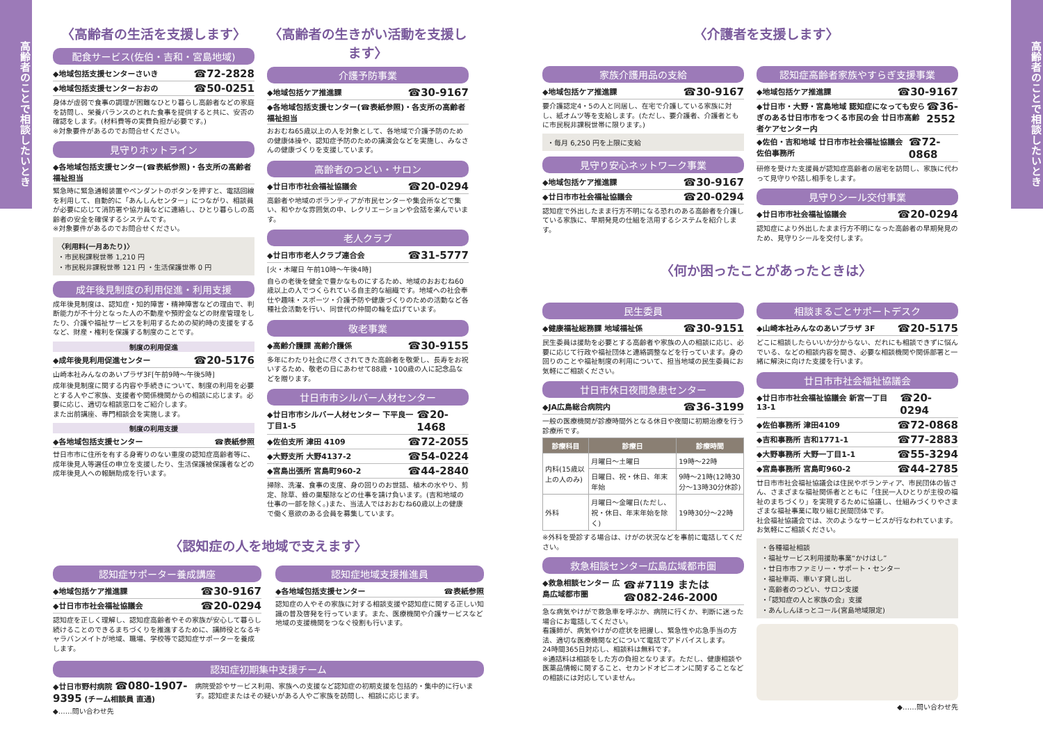高齢者のことで相談したいとき
〈高齢者の生活を支援します〉
配食サービス(佐伯・吉和・宮島地域)
◆地域包括支援センターさいき ☎72-2828
◆地域包括支援センターおおの ☎50-0251
身体が虚弱で食事の調理が困難なひとり暮らし高齢者などの家庭を訪問し、栄養バランスのとれた食事を提供すると共に、安否の確認をします。(材料費等の実費負担が必要です。)
※対象要件があるのでお問合せください。
見守りホットライン
◆各地域包括支援センター(☎表紙参照)・各支所の高齢者福祉担当
緊急時に緊急通報装置やペンダントのボタンを押すと、電話回線を利用して、自動的に「あんしんセンター」につながり、相談員が必要に応じて消防署や協力員などに連絡し、ひとり暮らしの高齢者の安全を確保するシステムです。
※対象要件があるのでお問合せください。
〈利用料(一月あたり)〉
・市民税課税世帯 1,210 円
・市民税非課税世帯 121 円 ・生活保護世帯 0 円
成年後見制度の利用促進・利用支援
成年後見制度は、認知症・知的障害・精神障害などの理由で、判断能力が不十分となった人の不動産や預貯金などの財産管理をしたり、介護や福祉サービスを利用するための契約時の支援をするなど、財産・権利を保護する制度のことです。
制度の利用促進
◆成年後見利用促進センター ☎20-5176
山崎本社みんなのあいプラザ3F[午前9時～午後5時]
成年後見制度に関する内容や手続きについて、制度の利用を必要とする人やご家族、支援者や関係機関からの相談に応じます。必要に応じ、適切な相談窓口をご紹介します。
また出前講座、専門相談会を実施します。
制度の利用支援
◆各地域包括支援センター ☎表紙参照
廿日市市に住所を有する身寄りのない重度の認知症高齢者等に、成年後見人等選任の申立を支援したり、生活保護被保護者などの成年後見人への報酬助成を行います。
〈高齢者の生きがい活動を支援します〉
介護予防事業
◆地域包括ケア推進課 ☎30-9167
◆各地域包括支援センター(☎表紙参照)・各支所の高齢者福祉担当
おおむね65歳以上の人を対象として、各地域で介護予防のための健康体操や、認知症予防のための講演会などを実施し、みなさんの健康づくりを支援しています。
高齢者のつどい・サロン
◆廿日市市社会福祉協議会 ☎20-0294
高齢者や地域のボランティアが市民センターや集会所などで集い、和やかな雰囲気の中、レクリエーションや会話を楽んでいます。
老人クラブ
◆廿日市市老人クラブ連合会 ☎31-5777
[火・木曜日 午前10時～午後4時]
自らの老後を健全で豊かなものにするため、地域のおおむね60歳以上の人でつくられている自主的な組織です。地域への社会奉仕や趣味・スポーツ・介護予防や健康づくりのための活動など各種社会活動を行い、同世代の仲間の輪を広げています。
敬老事業
◆高齢介護課 高齢介護係 ☎30-9155
多年にわたり社会に尽くされてきた高齢者を敬愛し、長寿をお祝いするため、敬老の日にあわせて88歳・100歳の人に記念品などを贈ります。
廿日市市シルバー人材センター
◆廿日市市シルバー人材センター 下平良一丁目1-5 ☎20-1468
◆佐伯支所 津田 4109 ☎72-2055
◆大野支所 大野4137-2 ☎54-0224
◆宮島出張所 宮島町960-2 ☎44-2840
掃除、洗濯、食事の支度、身の回りのお世話、植木の水やり、剪定、除草、蜂の巣駆除などの仕事を請け負います。(吉和地域の仕事の一部を除く。)また、当法人ではおおむね60歳以上の健康で働く意欲のある会員を募集しています。
〈認知症の人を地域で支えます〉
認知症サポーター養成講座
◆地域包括ケア推進課 ☎30-9167
◆廿日市市社会福祉協議会 ☎20-0294
認知症を正しく理解し、認知症高齢者やその家族が安心して暮らし続けることのできるまちづくりを推進するために、講師役となるキャラバンメイトが地域、職場、学校等で認知症サポーターを養成します。
認知症地域支援推進員
◆各地域包括支援センター ☎表紙参照
認知症の人やその家族に対する相談支援や認知症に関する正しい知識の普及啓発を行っています。また、医療機関や介護サービスなど地域の支援機関をつなぐ役割も行います。
認知症初期集中支援チーム
◆廿日市野村病院 ☎080-1907-9395 (チーム相談員 直通)
病院受診やサービス利用、家族への支援など認知症の初期支援を包括的・集中的に行います。認知症またはその疑いがある人やご家族を訪問し、相談に応じます。
◆……問い合わせ先
〈介護者を支援します〉
家族介護用品の支給
◆地域包括ケア推進課 ☎30-9167
要介護認定4・5の人と同居し、在宅で介護している家族に対し、紙オムツ等を支給します。(ただし、要介護者、介護者ともに市民税非課税世帯に限ります。)
・毎月 6,250 円を上限に支給
見守り安心ネットワーク事業
◆地域包括ケア推進課 ☎30-9167
◆廿日市市社会福祉協議会 ☎20-0294
認知症で外出したまま行方不明になる恐れのある高齢者を介護している家族に、早期発見の仕組を活用するシステムを紹介します。
認知症高齢者家族やすらぎ支援事業
◆地域包括ケア推進課 ☎30-9167
◆廿日市・大野・宮島地域 認知症になっても安らぎのある廿日市市をつくる市民の会 廿日市高齢者ケアセンター内 ☎36-2552
◆佐伯・吉和地域 廿日市市社会福祉協議会 佐伯事務所 ☎72-0868
研修を受けた支援員が認知症高齢者の居宅を訪問し、家族に代わって見守りや話し相手をします。
見守りシール交付事業
◆廿日市市社会福祉協議会 ☎20-0294
認知症により外出したまま行方不明になった高齢者の早期発見のため、見守りシールを交付します。
〈何か困ったことがあったときは〉
民生委員
◆健康福祉総務課 地域福祉係 ☎30-9151
民生委員は援助を必要とする高齢者や家族の人の相談に応じ、必要に応じて行政や福祉団体と連絡調整などを行っています。身の回りのことや福祉制度の利用について、担当地域の民生委員にお気軽にご相談ください。
廿日市休日夜間急患センター
◆JA広島総合病院内 ☎36-3199
一般の医療機関が診療時間外となる休日や夜間に初期治療を行う診療所です。
| 診療科目 | 診療日 | 診療時間 |
| --- | --- | --- |
| 内科(15歳以上の人のみ) | 月曜日～土曜日 | 19時～22時 |
| | 日曜日、祝・休日、年末年始 | 9時～21時(12時30分～13時30分休診) |
| 外科 | 月曜日～金曜日(ただし、祝・休日、年末年始を除く) | 19時30分～22時 |
※外科を受診する場合は、けがの状況などを事前に電話してください。
救急相談センター広島広域都市圏
◆救急相談センター 広島広域都市圏 ☎#7119 または ☎082-246-2000
急な病気やけがで救急車を呼ぶか、病院に行くか、判断に迷った場合にお電話してください。
看護師が、病気やけがの症状を把握し、緊急性や応急手当の方法、適切な医療機関などについて電話でアドバイスします。
24時間365日対応し、相談料は無料です。
※通話料は相談をした方の負担となります。ただし、健康相談や医薬品情報に関すること、セカンドオピニオンに関することなどの相談には対応していません。
相談まるごとサポートデスク
◆山崎本社みんなのあいプラザ 3F ☎20-5175
どこに相談したらいいか分からない、だれにも相談できずに悩んでいる、などの相談内容を聞き、必要な相談機関や関係部署と一緒に解決に向けた支援を行います。
廿日市市社会福祉協議会
◆廿日市市社会福祉協議会 新宮一丁目13-1 ☎20-0294
◆佐伯事務所 津田4109 ☎72-0868
◆吉和事務所 吉和1771-1 ☎77-2883
◆大野事務所 大野一丁目1-1 ☎55-3294
◆宮島事務所 宮島町960-2 ☎44-2785
廿日市市社会福祉協議会は住民やボランティア、市民団体の皆さん、さまざまな福祉関係者とともに「住民一人ひとりが主役の福祉のまちづくり」を実現するために協議し、仕組みづくりやさまざまな福祉事業に取り組む民間団体です。
社会福祉協議会では、次のようなサービスが行なわれています。お気軽にご相談ください。
・各種福祉相談
・福祉サービス利用援助事業“かけはし”
・廿日市市ファミリー・サポート・センター
・福祉車両、車いす貸し出し
・高齢者のつどい、サロン支援
・「認知症の人と家族の会」支援
・あんしんほっとコール(宮島地域限定)
◆……問い合わせ先
高齢者のことで相談したいとき